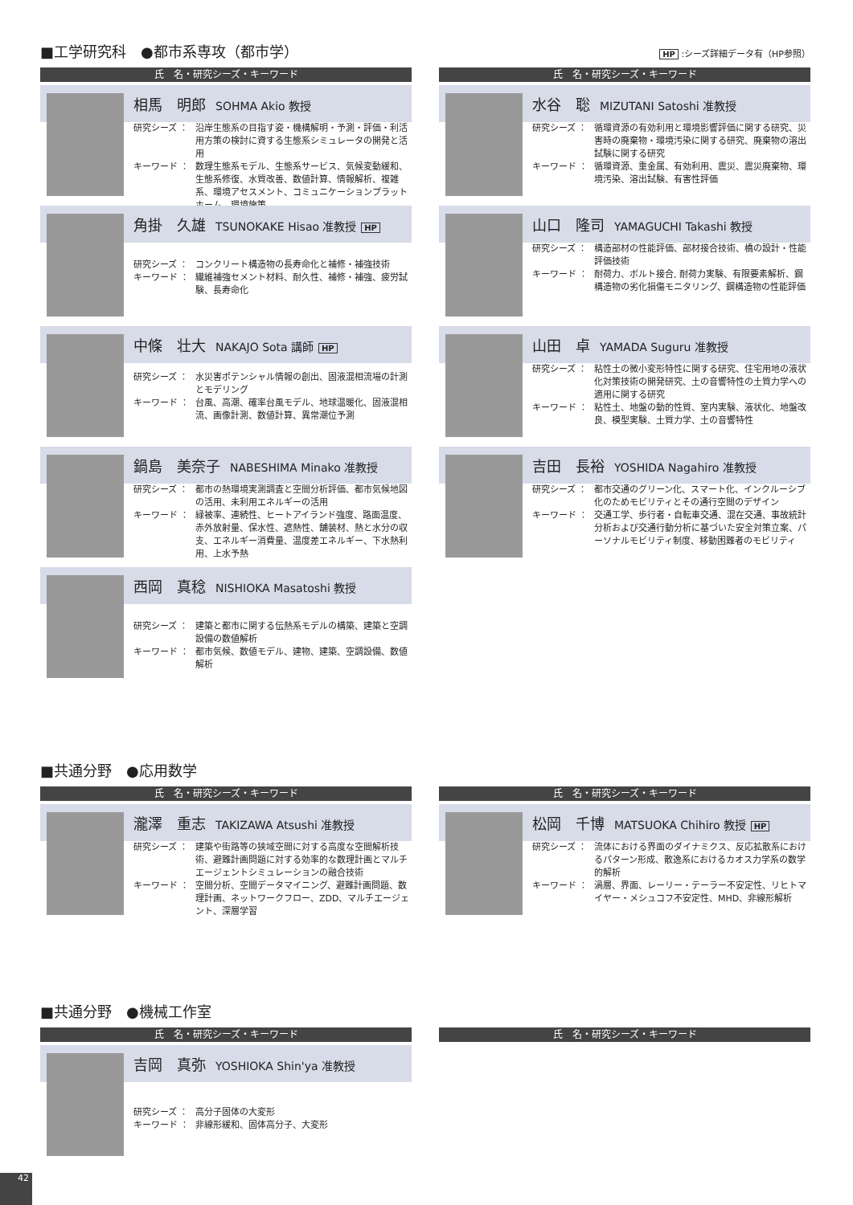■工学研究科　●都市系専攻（都市学） HP :シーズ詳細データ有（HP参照）
氏　名・研究シーズ・キーワード
相馬　明郎 SOHMA Akio 教授
研究シーズ ： 沿岸生態系の目指す姿・機構解明・予測・評価・利活用方策の検討に資する生態系シミュレータの開発と活用
キーワード ： 数理生態系モデル、生態系サービス、気候変動緩和、生態系修復、水質改善、数値計算、情報解析、複雑系、環境アセスメント、コミュニケーションプラットホーム、環境施策
角掛　久雄 TSUNOKAKE Hisao 准教授 HP
研究シーズ ： コンクリート構造物の長寿命化と補修・補強技術
キーワード ： 繊維補強セメント材料、耐久性、補修・補強、疲労試験、長寿命化
中條　壮大 NAKAJO Sota 講師 HP
研究シーズ ： 水災害ポテンシャル情報の創出、固液混相流場の計測とモデリング
キーワード ： 台風、高潮、確率台風モデル、地球温暖化、固液混相流、画像計測、数値計算、異常潮位予測
鍋島　美奈子 NABESHIMA Minako 准教授
研究シーズ ： 都市の熱環境実測調査と空間分析評価、都市気候地図の活用、未利用エネルギーの活用
キーワード ： 緑被率、連続性、ヒートアイランド強度、路面温度、赤外放射量、保水性、遮熱性、舗装材、熱と水分の収支、エネルギー消費量、温度差エネルギー、下水熱利用、上水予熱
西岡　真稔 NISHIOKA Masatoshi 教授
研究シーズ ： 建築と都市に関する伝熱系モデルの構築、建築と空調設備の数値解析
キーワード ： 都市気候、数値モデル、建物、建築、空調設備、数値解析
氏　名・研究シーズ・キーワード
水谷　聡 MIZUTANI Satoshi 准教授
研究シーズ ： 循環資源の有効利用と環境影響評価に関する研究、災害時の廃棄物・環境汚染に関する研究、廃棄物の溶出試験に関する研究
キーワード ： 循環資源、重金属、有効利用、震災、震災廃棄物、環境汚染、溶出試験、有害性評価
山口　隆司 YAMAGUCHI Takashi 教授
研究シーズ ： 構造部材の性能評価、部材接合技術、橋の設計・性能評価技術
キーワード ： 耐荷力、ボルト接合, 耐荷力実験、有限要素解析、鋼構造物の劣化損傷モニタリング、鋼構造物の性能評価
山田　卓 YAMADA Suguru 准教授
研究シーズ ： 粘性土の微小変形特性に関する研究、住宅用地の液状化対策技術の開発研究、土の音響特性の土質力学への適用に関する研究
キーワード ： 粘性土、地盤の動的性質、室内実験、液状化、地盤改良、模型実験、土質力学、土の音響特性
吉田　長裕 YOSHIDA Nagahiro 准教授
研究シーズ ： 都市交通のグリーン化、スマート化、インクルーシブ化のためモビリティとその通行空間のデザイン
キーワード ： 交通工学、歩行者・自転車交通、混在交通、事故統計分析および交通行動分析に基づいた安全対策立案、パーソナルモビリティ制度、移動困難者のモビリティ
■共通分野　●応用数学
氏　名・研究シーズ・キーワード
瀧澤　重志 TAKIZAWA Atsushi 准教授
研究シーズ ： 建築や街路等の狭域空間に対する高度な空間解析技術、避難計画問題に対する効率的な数理計画とマルチエージェントシミュレーションの融合技術
キーワード ： 空間分析、空間データマイニング、避難計画問題、数理計画、ネットワークフロー、ZDD、マルチエージェント、深層学習
氏　名・研究シーズ・キーワード
松岡　千博 MATSUOKA Chihiro 教授 HP
研究シーズ ： 流体における界面のダイナミクス、反応拡散系におけるパターン形成、散逸系におけるカオス力学系の数学的解析
キーワード ： 渦層、界面、レーリー・テーラー不安定性、リヒトマイヤー・メシュコフ不安定性、MHD、非線形解析
■共通分野　●機械工作室
氏　名・研究シーズ・キーワード
吉岡　真弥 YOSHIOKA Shin'ya 准教授
研究シーズ ： 高分子固体の大変形
キーワード ： 非線形緩和、固体高分子、大変形
氏　名・研究シーズ・キーワード
42